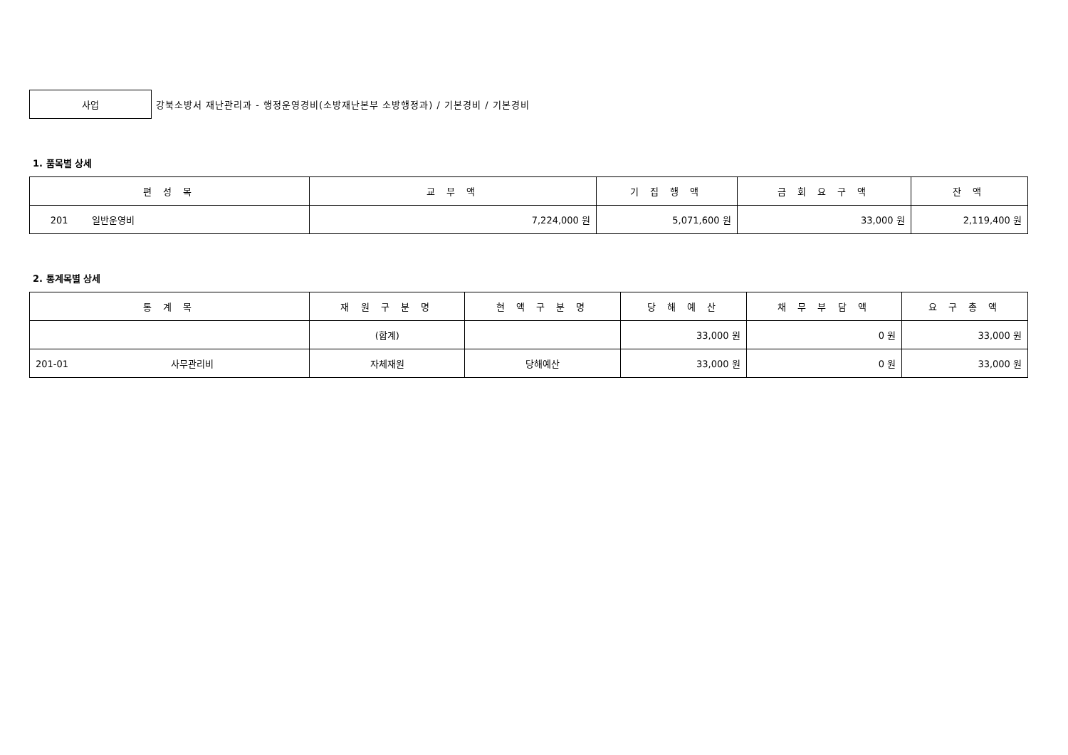사업
강북소방서 재난관리과 - 행정운영경비(소방재난본부 소방행정과) / 기본경비 / 기본경비
1. 품목별 상세
| 편 성 목 | 교 부 액 | 기 집 행 액 | 금 회 요 구 액 | 잔 액 |
| --- | --- | --- | --- | --- |
| 201 일반운영비 | 7,224,000 원 | 5,071,600 원 | 33,000 원 | 2,119,400 원 |
2. 통계목별 상세
| 통 계 목 | 재 원 구 분 명 | 현 액 구 분 명 | 당 해 예 산 | 채 무 부 담 액 | 요 구 총 액 |
| --- | --- | --- | --- | --- | --- |
| | (합계) | | 33,000 원 | 0 원 | 33,000 원 |
| 201-01 사무관리비 | 자체재원 | 당해예산 | 33,000 원 | 0 원 | 33,000 원 |